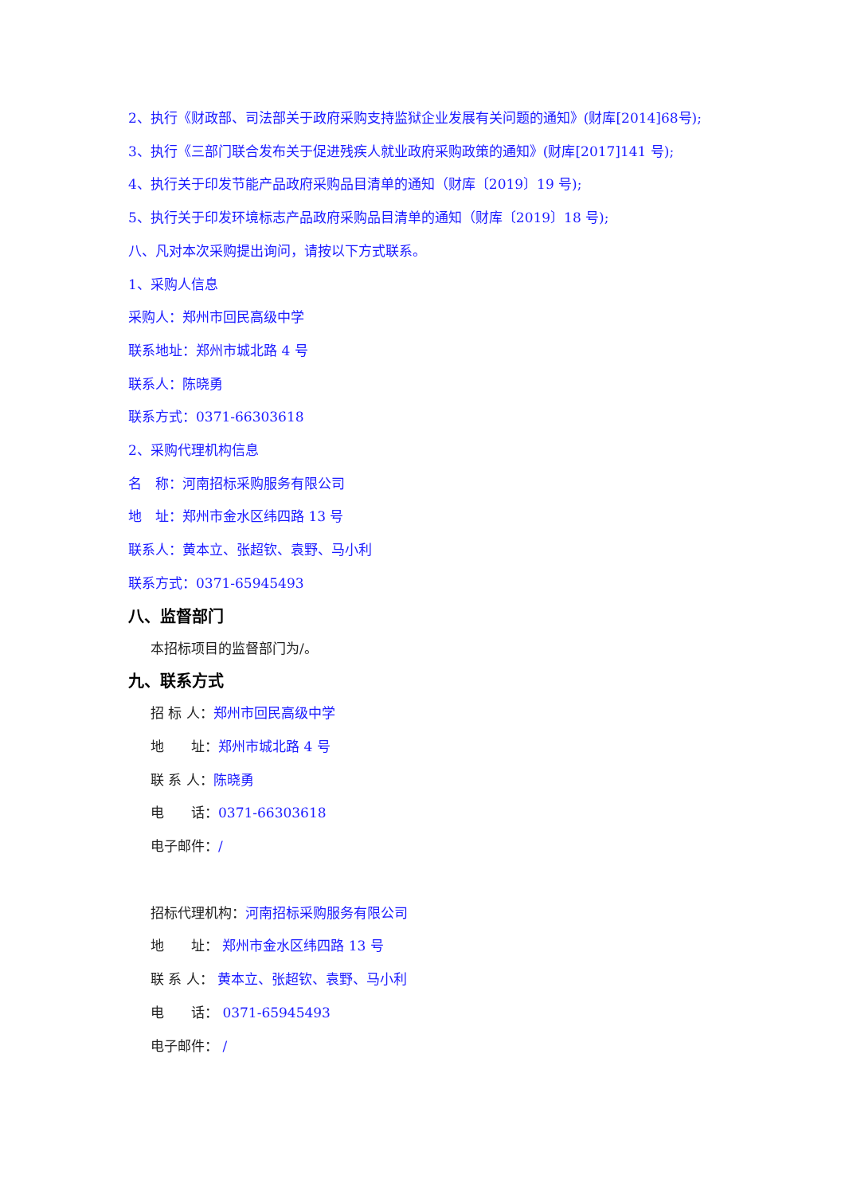2、执行《财政部、司法部关于政府采购支持监狱企业发展有关问题的通知》(财库[2014]68号);
3、执行《三部门联合发布关于促进残疾人就业政府采购政策的通知》(财库[2017]141 号);
4、执行关于印发节能产品政府采购品目清单的通知（财库〔2019〕19 号);
5、执行关于印发环境标志产品政府采购品目清单的通知（财库〔2019〕18 号);
八、凡对本次采购提出询问，请按以下方式联系。
1、采购人信息
采购人：郑州市回民高级中学
联系地址：郑州市城北路 4 号
联系人：陈晓勇
联系方式：0371-66303618
2、采购代理机构信息
名　称：河南招标采购服务有限公司
地　址：郑州市金水区纬四路 13 号
联系人：黄本立、张超钦、袁野、马小利
联系方式：0371-65945493
八、监督部门
本招标项目的监督部门为/。
九、联系方式
招 标 人：郑州市回民高级中学
地　　址：郑州市城北路 4 号
联 系 人：陈晓勇
电　　话：0371-66303618
电子邮件：/
招标代理机构：河南招标采购服务有限公司
地　　址： 郑州市金水区纬四路 13 号
联 系 人： 黄本立、张超钦、袁野、马小利
电　　话： 0371-65945493
电子邮件： /